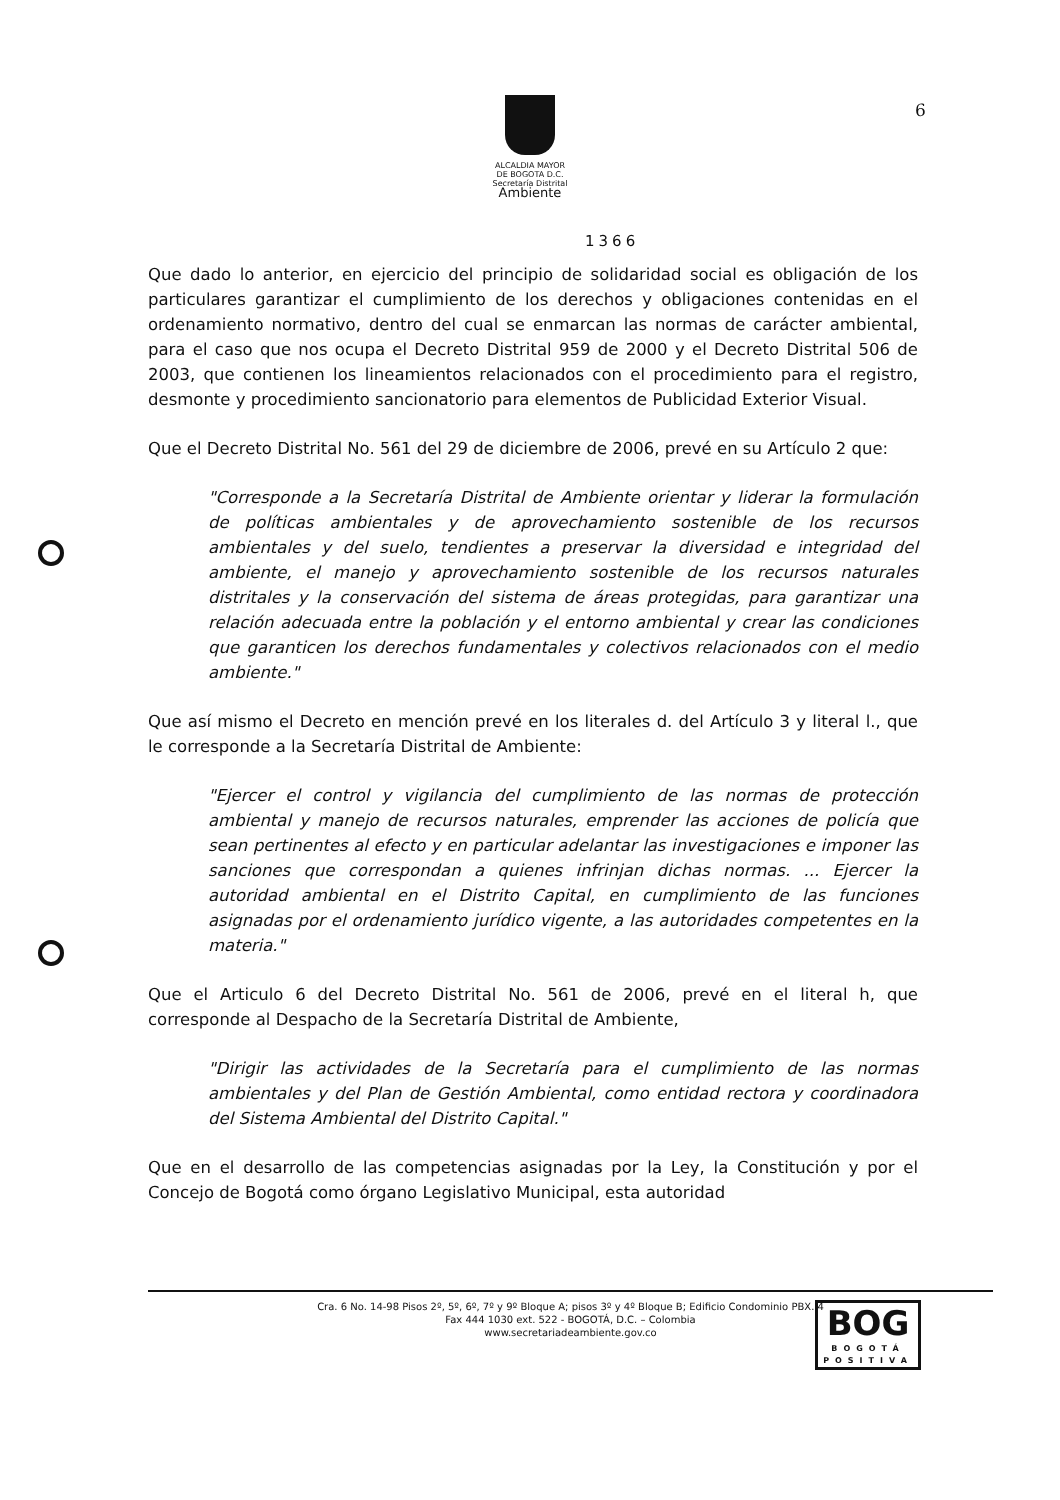ALCALDIA MAYOR
DE BOGOTA D.C.
Secretaría Distrital
Ambiente
6
1366
Que dado lo anterior, en ejercicio del principio de solidaridad social es obligación de los particulares garantizar el cumplimiento de los derechos y obligaciones contenidas en el ordenamiento normativo, dentro del cual se enmarcan las normas de carácter ambiental, para el caso que nos ocupa el Decreto Distrital 959 de 2000 y el Decreto Distrital 506 de 2003, que contienen los lineamientos relacionados con el procedimiento para el registro, desmonte y procedimiento sancionatorio para elementos de Publicidad Exterior Visual.
Que el Decreto Distrital No. 561 del 29 de diciembre de 2006, prevé en su Artículo 2 que:
"Corresponde a la Secretaría Distrital de Ambiente orientar y liderar la formulación de políticas ambientales y de aprovechamiento sostenible de los recursos ambientales y del suelo, tendientes a preservar la diversidad e integridad del ambiente, el manejo y aprovechamiento sostenible de los recursos naturales distritales y la conservación del sistema de áreas protegidas, para garantizar una relación adecuada entre la población y el entorno ambiental y crear las condiciones que garanticen los derechos fundamentales y colectivos relacionados con el medio ambiente."
Que así mismo el Decreto en mención prevé en los literales d. del Artículo 3 y literal l., que le corresponde a la Secretaría Distrital de Ambiente:
"Ejercer el control y vigilancia del cumplimiento de las normas de protección ambiental y manejo de recursos naturales, emprender las acciones de policía que sean pertinentes al efecto y en particular adelantar las investigaciones e imponer las sanciones que correspondan a quienes infrinjan dichas normas. ... Ejercer la autoridad ambiental en el Distrito Capital, en cumplimiento de las funciones asignadas por el ordenamiento jurídico vigente, a las autoridades competentes en la materia."
Que el Articulo 6 del Decreto Distrital No. 561 de 2006, prevé en el literal h, que corresponde al Despacho de la Secretaría Distrital de Ambiente,
"Dirigir las actividades de la Secretaría para el cumplimiento de las normas ambientales y del Plan de Gestión Ambiental, como entidad rectora y coordinadora del Sistema Ambiental del Distrito Capital."
Que en el desarrollo de las competencias asignadas por la Ley, la Constitución y por el Concejo de Bogotá como órgano Legislativo Municipal, esta autoridad
Cra. 6 No. 14-98 Pisos 2º, 5º, 6º, 7º y 9º Bloque A; pisos 3º y 4º Bloque B; Edificio Condominio PBX. 4
Fax 444 1030 ext. 522 - BOGOTÁ, D.C. – Colombia
www.secretariadeambiente.gov.co
BOG
BOGOTÁ
POSITIVA